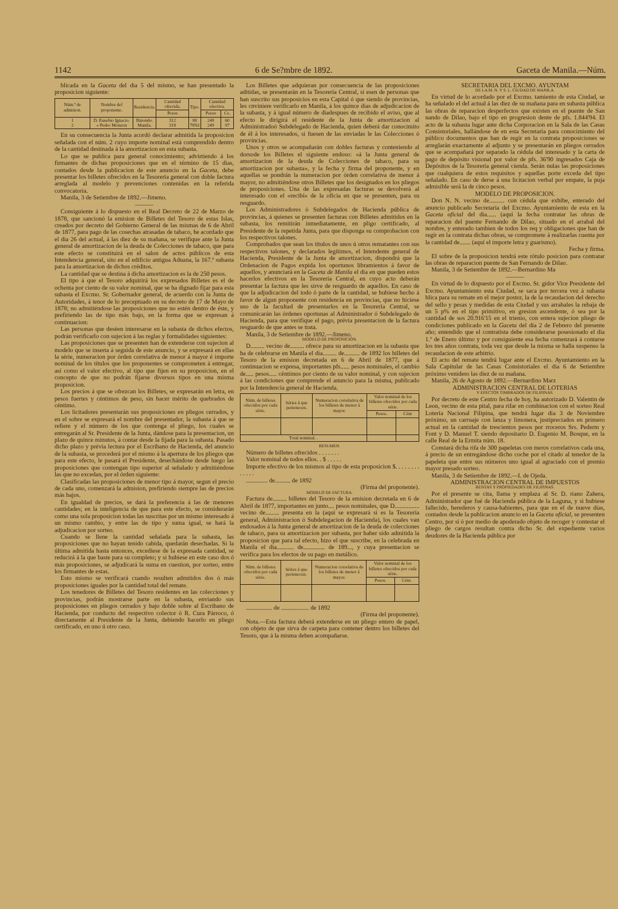1142 6 de Se?mbre de 1892. Gaceta de Manila.—Núm.
blicada en la Gaceta del dia 5 del mismo, se han presentado la proposicion siguiente:
| Núm.º de admision. | Nombre del proponente. | Residencia. | Cantidad ofrecida. | Tipo. | Cantidad efectiva. | |
| --- | --- | --- | --- | --- | --- | --- |
| | | | Pesos | | Pesos | Cs. |
| 1 2 | D. Eusebio Ignacio. » Pedro Monzon | Binondo. Manila. | 312 318 | 80 78'61 | 249 249 | 60 97 |
En su consecuencia la Junta acordó declarar admitida la proposicion señalada con el núm. 2 cuyo importe nominal está comprendido dentro de la cantidad destinada á la amortizacion en esta subasta.
Lo que se publica para general conocimiento; advirtiendo á los firmantes de dichas proposiciones que en el término de 15 dias, contados desde la publicacion de este anuncio en la Gaceta, debe presentar los billetes ofrecidos en la Tesorería general con doble factura arreglada al modelo y prevenciones contenidas en la referida convocatoria.
Manila, 3 de Setiembre de 1892.—Jimeno.
———
Consiguiente á lo dispuesto en el Real Decreto de 22 de Marzo de 1878, que sancionó la emision de Billetes del Tesoro de estas Islas, creados por decreto del Gobierno General de las mismas de 6 de Abril de 1877, para pago de las cosechas atrasadas de tabaco, he acordado que el dia 26 del actual, á las diez de su mañana, se verifique ante la Junta general de amortizacion de la deuda de Colecciones de tabaco, que para este efecto se constituirá en el salon de actos públicos de esta Intendencia general, sito en el edificio antigua Aduana, la 167.ª subasta para la amortizacion de dichos créditos.
La cantidad que se destina á dicha amortizacion es la de 250 pesos.
El tipo á que el Tesoro adquirirá los expresados Billetes es el de ochenta por ciento de su valor nominal, que se ha dignado fijar para esta subasta el Excmo. Sr. Gobernador general, de acuerdo con la Junta de Autoridades, á tenor de lo preceptuado en su decreto de 17 de Mayo de 1878; no admitiéndose las proposiciones que no estén dentro de éste, y prefiriendo las de tipo más bajo, en la forma que se expresan á continuacion:
Las personas que deséen interesarse en la subasta de dichos efectos, podrán verificarlo con sujecion á las reglas y formalidades siguientes:
Las proposiciones que se presenten han de extenderse con sujecion al modelo que se inserta á seguida de este anuncio, y se expresará en ellas la série, numeracion por órden correlativa de menor á mayor é importe nominal de los títulos que los proponentes se comprometen á entregar, así como el valor efectivo, al tipo que fijen en su proposicion, en el concepto de que no podrán fijarse diversos tipos en una misma proposicion.
Los precios á que se ofrezcan los Billetes, se expresarán en letra, en pesos fuertes y céntimos de peso, sin hacer mérito de quebrados de céntimo.
Los licitadores presentarán sus proposiciones en pliegos cerrados, y en el sobre se expresará el nombre del presentador, la subasta á que se refiere y el número de los que contenga el pliego, los cuales se entregarán al Sr. Presidente de la Junta, dándose para la presentacion, un plazo de quince minutos, á contar desde la fijada para la subasta. Pasado dicho plazo y prévia lectura por el Escribano de Hacienda, del anuncio de la subasta, se procederá por el mismo á la apertura de los pliegos que para este efecto, le pasará el Presidente, desechándose desde luego las proposiciones que contengan tipo superior al señalado y admitiéndose las que no excedan, por el órden siguiente:
Clasificadas las proposiciones de menor tipo á mayor, segun el precio de cada uno, comenzará la admision, prefiriendo siempre las de precios más bajos.
En igualdad de precios, se dará la preferencia á las de menores cantidades; en la inteligencia de que para este efecto, se considerarán como una sola proposicion todas las suscritas por un mismo interesado á un mismo cambio, y entre las de tipo y suma igual, se hará la adjudicacion por sorteo.
Cuando se llene la cantidad señalada para la subasta, las proposiciones que no hayan tenido cabida, quedarán desechadas. Si la última admitida hasta entonces, excediese de la expresada cantidad, se reducirá á la que baste para su completo; y si hubiese en este caso dos ó más proposiciones, se adjudicará la suma en cuestion, por sorteo, entre los firmantes de estas.
Esto mismo se verificará cuando resulten admitidos dos ó más proposiciones iguales por la cantidad total del remate.
Los tenedores de Billetes del Tesoro residentes en las colecciones y provincias, podrán mostrarse parte en la subasta, enviando sus proposiciones en pliegos cerrados y bajo doble sobre al Escribano de Hacienda, por conducto del respectivo colector ó R. Cura Párroco, ó directamente al Presidente de la Junta, debiendo hacerlo en pliego certificado, en uno ú otro caso.
Los Billetes que adquieran por consecuencia de las proposiciones aditidas, se presentarán en la Tesorería Central, si esen de personas que han suscrito sus proposicios en esta Capital ó que siendo de provincias, les cnviniere verificarlo en Manila, á los quince dias de adjudicacion de la subasta, y á igual número de diadespues de recibido el aviso, que al efecto le dirigirá el residente de la Junta de amortizacion al Administradoó Subdelegado de Hacienda, quien deberá dar conocimito de él á los interesados, si fuesen de las enviadas le las Colecciones ó provincias.
Unos y otros se acompañarán con dobles facturas y conteniendo al dorsode los Billetes el siguiente endoso: «á la Junta general de amortizacion de la deuda de Colecciones de tabaco, para su amortizacion por subasta», y la fecha y firma del proponente, y en aquellas se pondrán la numeracion por órden correlativa de menor á mayor, no admitiéndose otros Billetes que los designados en los pliegos de proposiciones. Una de las expresadas facturas se devolverá al interesado con el «recibí» de la oficia en que se presenten, para su resguardo.
Los Administradores ó Subdelegados de Hacienda pública de provincias, á quienes se presenten facturas con Billetes admitidos en la subasta, los remitirán inmediatamente, en pligo certificado, al Presidente de la repetida Junta, para que disponga su comprobacion con los respectivos talones.
Comprobados que sean los títulos de unos ú otros rematantes con sus respectivos talones, y declarados legítimos, el Intendente general de Hacienda, Presidente de la Junta de amortizacion, dispondrá que la Ordenacion de Pagos expida los oportunos libramientos á favor de aquellos, y anunciará en la Gaceta de Manila el dia en que pueden estos hacerlos efectivos en la Tesorería Central, en cuyo acto deberán presentar la factura que les sirve de resguardo de aquellos. En caso de que la adjudicacion del todo ó parte de la cantidad, se hubiese hecho á favor de algun proponente con residencia en provincias, que no hiciese uso de la facultad de presentarlos en la Tesorería Central, se comunicarán las órdenes oportunas al Administrador ó Subdelegado de Hacienda, para que verifique el pago, prévia presentacion de la factura resguardo de que antes se trata.
Manila, 3 de Setiembre de 1892.—Jimeno.
MODELO DE PROPOSICION.
D......... vecino de......... ofrece para su amortizacion en la subasta que ha de celebrarse en Manila el dia......... de.......... de 1892 los billetes del Tesoro de la emision decretada en 6 de Abril de 1877, que á continuacion se expresa, importantes pfs...... pesos nominales, el cambio de..... pesos..... céntimos por ciento de su valor nominal, y con sujecion á las condiciones que comprende el anuncio para la misma, publicado por la Intendencia general de Hacienda.
| Núm. de billetes ofrecidos por cada série. | Séries á que pertenecen. | Numeracion correlativa de los billetes de menor á mayor. | Valor nominal de los billetes ofrecidos por cada série. | |
| --- | --- | --- | --- | --- |
| | | | Pesos. | Cént |
| Total nominal. . | | | | |
RESUMEN.
Número de billetes ofrecidos . . . . . . .
Valor nominal de todos ellos. . $ . . . . .
Importe efectivo de los mismos al tipo de esta proposicion $. . . . . . . . . . . . .
.............. de.......... de 1892
(Firma del proponente).
MODELO DE FACTURA.
Factura de......... billetes del Tesoro de la emision decretada en 6 de Abril de 1877, importantes en junto.... pesos nominales, que D................ vecino de......... presenta en la (aquí se expresará si es la Tesorería general, Administracion ó Subdelegacion de Hacienda), los cuales van endosados á la Junta general de amortizacion de la deuda de colecciones de tabaco, para su amortizacion por subasta, por haber sido admitida la proposicion que para tal efecto, hizo el que suscribe, en la celebrada en Manila el dia........... de.............. de 189..., y cuya presentacion se verifica para los efectos de su pago en metálico.
| Núm. de billetes ofrecidos por cada série. | Séries á que pertenecen. | Numeracion correlativa de los billetes de menor á mayor. | Valor nominal de los billetes ofrecidos por cada série. | |
| --- | --- | --- | --- | --- |
| | | | Pesos. | Cént. |
................. de .................. de 1892
(Firma del proponente).
Nota.—Esta factura deberá extenderse en un pliego entero de papel, con objeto de que sirva de carpeta para contener dentro los billetes del Tesoro, que á la misma deben acompañarse.
SECRETARIA DEL EXCMO. AYUNTAM
DE LA M. N. Y S. L. CIUDAD DE MANILA.
En virtud de lo acordado por el Excmo. tamiento de esta Ciudad, se ha señalado el del actual á las diez de su mañana para en subasta pública las obras de reparacion desperfectos que existen en el puente de San nando de Dilao, bajo el tipo en progresion dente de pfs. 1.844'94. El acto de la subasta lugar ante dicha Corporacion en la Sala de las Casas Consistoriales, hallándose de en esta Secretaría para conocimiento del público documentos que han de regir en la contrata proposiciones se arreglarán exactamente al adjunto y se presentarán en pliegos cerrados que se acompañará por separado la cédula del interesado y la carta de pago de depósito visional por valor de pfs. 36'90 ingresados Caja de Depósitos de la Tesorería general cienda. Serán nulas las proposiciones que cualquiera de estos requisitos y aquellas porte exceda del tipo señalado. En caso de derse á una licitacion verbal por empate, la puja admisible será la de cinco pesos.
MODELO DE PROPOSICION.
Don N. N. vecino de.......... con cédula que exhibe, enterado del anuncio publicado Secretaría del Excmo. Ayuntamiento de esta en la Gaceta oficial del dia...... (aquí la fecha contratar las obras de reparacion del puente Fernando de Dilao, situado en el arrabal del nombre, y enterado tambien de todos los req y obligaciones que han de regir en la contrata dichas obras, se compromete á realizarlas cuenta por la cantidad de....... (aquí el importe letra y guarismo).
Fecha y firma.
El sobre de la proposicion tendrá este rótulo posicion para contratar las obras de reparacion puente de San Fernando de Dilao.
Manila, 3 de Setiembre de 1892.—Bernardino Ma
———
En virtud de lo dispuesto por el Excmo. Sr. gidor Vice Presidente del Excmo. Ayuntamiento esta Ciudad, se saca por tercera vez á subasta blica para su remate en el mejor postor, la de la recaudacion del derecho del sello y pesas y medidas de esta Ciudad y sus arrabales la rebaja de un 5 p% en el tipo primitivo, en gresion ascendente, ó sea por la cantidad de sos 20.916'15 en el trienio, con entera sujecion pliego de condiciones publicado en la Gaceta del dia 2 de Febrero del presente año; entendido que el contratista debe considerarse posesionado el dia 1.º de Enero último y por consiguiente esa fecha comenzará á contarse los tres años contrata, toda vez que desde la misma se halla suspenso la recaudacion de este arbitrio.
El acto del remate tendrá lugar ante el Excmo. Ayuntamiento en la Sala Capitular de las Casas Consistoriales el dia 6 de Setiembre próximo venidero las diez de su mañana.
Manila, 26 de Agosto de 1892.—Bernardino Marz
ADMINISTRACION CENTRAL DE LOTERIAS
Y EFECTOS TIMBRADOS DE FILIPINAS.
Por decreto de este Centro fecha de hoy, ha autorizado D. Valentin de Leon, vecino de esta pital, para rifar en combinacion con el sorteo Real Lotería Nacional Filipina, que tendrá lugar dia 3 de Noviembre próximo, un carruaje con lanza y limonera, justipreciados en primero actual en la cantidad de trescientos pesos por rroceros Srs. Pederm y Font y D. Manuel T. siendo depositario D. Eugenio M. Bosque, en la calle Real de la Ermita núm. 18.
Constará dicha rifa de 300 papeletas con meros correlativos cada una, á precio de un entregándose dicho coche por el citado al tenedor de la papeleta que entre sus números uno igual al agraciado con el premio mayor presado sorteo.
Manila, 3 de Setiembre de 1892.—I. de Ojeda.
ADMINISTRACION CENTRAL DE IMPUESTOS
RENTAS Y PROPIEDADES DE FILIPINAS.
Por el presente se cita, llama y emplaza al Sr. D. riano Zahera, Administrador que fué de Hacienda pública de la Laguna, y si hubiese fallecido, herederos y causa-habientes, para que en el de nueve dias, contados desde la publicacion anuncio en la Gaceta oficial, se presenten Centro, por sí ó por medio de apoderado objeto de recoger y contestar el pliego de cargos resultan contra dicho Sr. del expediente varios deudores de la Hacienda pública por